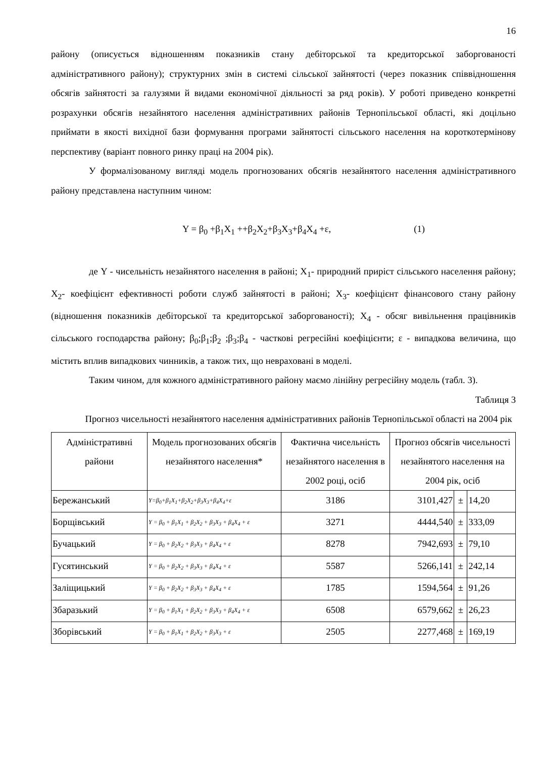16
району (описується відношенням показників стану дебіторської та кредиторської заборгованості адміністративного району); структурних змін в системі сільської зайнятості (через показник співвідношення обсягів зайнятості за галузями й видами економічної діяльності за ряд років). У роботі приведено конкретні розрахунки обсягів незайнятого населення адміністративних районів Тернопільської області, які доцільно приймати в якості вихідної бази формування програми зайнятості сільського населення на короткотермінову перспективу (варіант повного ринку праці на 2004 рік).
У формалізованому вигляді модель прогнозованих обсягів незайнятого населення адміністративного району представлена наступним чином:
Y = β<sub>0</sub> +β<sub>1</sub>X<sub>1</sub> ++β<sub>2</sub>X<sub>2</sub>+β<sub>3</sub>X<sub>3</sub>+β<sub>4</sub>X<sub>4</sub> +ε, (1)
де Y - чисельність незайнятого населення в районі; X<sub>1</sub>- природний приріст сільського населення району; X<sub>2</sub>- коефіцієнт ефективності роботи служб зайнятості в районі; X<sub>3</sub>- коефіцієнт фінансового стану району (відношення показників дебіторської та кредиторської заборгованості); X<sub>4</sub> - обсяг вивільнення працівників сільського господарства району; β<sub>0</sub>;β<sub>1</sub>;β<sub>2</sub> ;β<sub>3</sub>;β<sub>4</sub> - часткові регресійні коефіцієнти; ε - випадкова величина, що містить вплив випадкових чинників, а також тих, що невраховані в моделі.
Таким чином, для кожного адміністративного району маємо лінійну регресійну модель (табл. 3).
Таблиця 3
Прогноз чисельності незайнятого населення адміністративних районів Тернопільської області на 2004 рік
| Адміністративні райони | Модель прогнозованих обсягів незайнятого населення* | Фактична чисельність незайнятого населення в 2002 році, осіб | Прогноз обсягів чисельності незайнятого населення на 2004 рік, осіб | | |
| --- | --- | --- | --- | --- | --- |
| Бережанський | Y=β<sub>0</sub>+β<sub>1</sub>X<sub>1</sub>+β<sub>2</sub>X<sub>2</sub>+β<sub>3</sub>X<sub>3</sub>+β<sub>4</sub>X<sub>4</sub>+ε | 3186 | 3101,427 | ± | 14,20 |
| Борщівський | Y = β<sub>0</sub> + β<sub>1</sub>X<sub>1</sub> + β<sub>2</sub>X<sub>2</sub> + β<sub>3</sub>X<sub>3</sub> + β<sub>4</sub>X<sub>4</sub> + ε | 3271 | 4444,540 | ± | 333,09 |
| Бучацький | Y = β<sub>0</sub> + β<sub>2</sub>X<sub>2</sub> + β<sub>3</sub>X<sub>3</sub> + β<sub>4</sub>X<sub>4</sub> + ε | 8278 | 7942,693 | ± | 79,10 |
| Гусятинський | Y = β<sub>0</sub> + β<sub>2</sub>X<sub>2</sub> + β<sub>3</sub>X<sub>3</sub> + β<sub>4</sub>X<sub>4</sub> + ε | 5587 | 5266,141 | ± | 242,14 |
| Заліщицький | Y = β<sub>0</sub> + β<sub>2</sub>X<sub>2</sub> + β<sub>3</sub>X<sub>3</sub> + β<sub>4</sub>X<sub>4</sub> + ε | 1785 | 1594,564 | ± | 91,26 |
| Збаразький | Y = β<sub>0</sub> + β<sub>1</sub>X<sub>1</sub> + β<sub>2</sub>X<sub>2</sub> + β<sub>3</sub>X<sub>3</sub> + β<sub>4</sub>X<sub>4</sub> + ε | 6508 | 6579,662 | ± | 26,23 |
| Зборівський | Y = β<sub>0</sub> + β<sub>1</sub>X<sub>1</sub> + β<sub>2</sub>X<sub>2</sub> + β<sub>3</sub>X<sub>3</sub> + ε | 2505 | 2277,468 | ± | 169,19 |